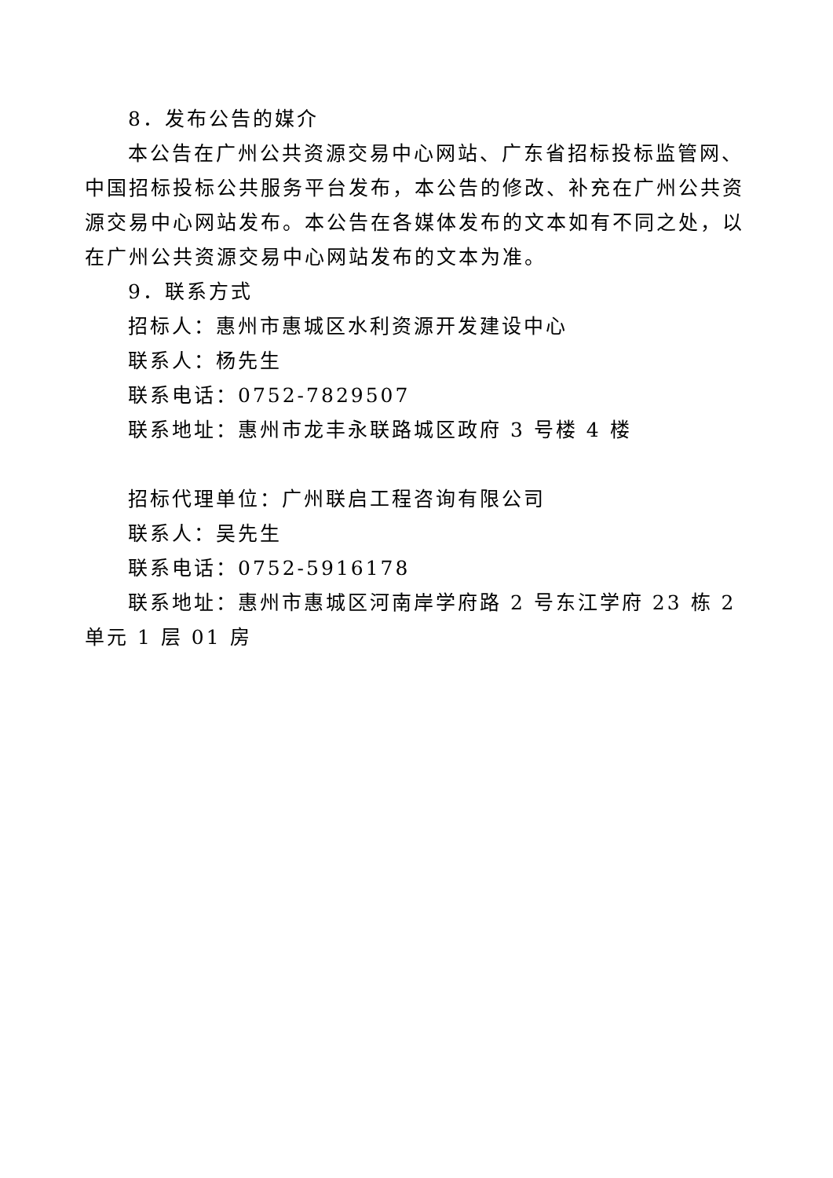8．发布公告的媒介
本公告在广州公共资源交易中心网站、广东省招标投标监管网、中国招标投标公共服务平台发布，本公告的修改、补充在广州公共资源交易中心网站发布。本公告在各媒体发布的文本如有不同之处，以在广州公共资源交易中心网站发布的文本为准。
9．联系方式
招标人：惠州市惠城区水利资源开发建设中心
联系人：杨先生
联系电话：0752-7829507
联系地址：惠州市龙丰永联路城区政府 3 号楼 4 楼
招标代理单位：广州联启工程咨询有限公司
联系人：吴先生
联系电话：0752-5916178
联系地址：惠州市惠城区河南岸学府路 2 号东江学府 23 栋 2 单元 1 层 01 房